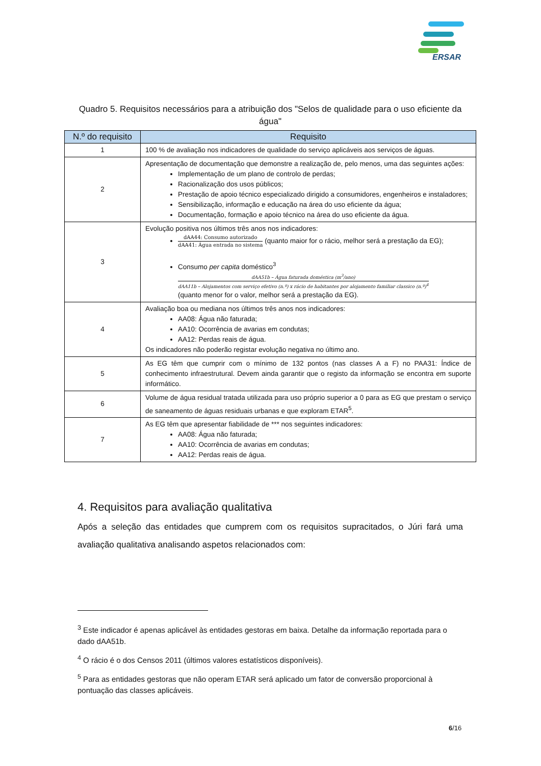ERSAR
Quadro 5. Requisitos necessários para a atribuição dos "Selos de qualidade para o uso eficiente da água"
| N.º do requisito | Requisito |
| --- | --- |
| 1 | 100 % de avaliação nos indicadores de qualidade do serviço aplicáveis aos serviços de águas. |
| 2 | Apresentação de documentação que demonstre a realização de, pelo menos, uma das seguintes ações: Implementação de um plano de controlo de perdas; Racionalização dos usos públicos; Prestação de apoio técnico especializado dirigido a consumidores, engenheiros e instaladores; Sensibilização, informação e educação na área do uso eficiente da água; Documentação, formação e apoio técnico na área do uso eficiente da água. |
| 3 | Evolução positiva nos últimos três anos nos indicadores: dAA44: Consumo autorizado dAA41: Água entrada no sistema (quanto maior for o rácio, melhor será a prestação da EG); Consumo per capita doméstico<sup>3</sup> dAA51b – Água faturada doméstica (m<sup>3</sup>/ano) dAA11b – Alojamentos com serviço efetivo (n.º) x rácio de habitantes por alojamento familiar classico (n.º)<sup>4</sup> (quanto menor for o valor, melhor será a prestação da EG). |
| 4 | Avaliação boa ou mediana nos últimos três anos nos indicadores: AA08: Água não faturada; AA10: Ocorrência de avarias em condutas; AA12: Perdas reais de água. Os indicadores não poderão registar evolução negativa no último ano. |
| 5 | As EG têm que cumprir com o mínimo de 132 pontos (nas classes A a F) no PAA31: Índice de conhecimento infraestrutural. Devem ainda garantir que o registo da informação se encontra em suporte informático. |
| 6 | Volume de água residual tratada utilizada para uso próprio superior a 0 para as EG que prestam o serviço de saneamento de águas residuais urbanas e que exploram ETAR<sup>5</sup>. |
| 7 | As EG têm que apresentar fiabilidade de *** nos seguintes indicadores: AA08: Água não faturada; AA10: Ocorrência de avarias em condutas; AA12: Perdas reais de água. |
4. Requisitos para avaliação qualitativa
Após a seleção das entidades que cumprem com os requisitos supracitados, o Júri fará uma avaliação qualitativa analisando aspetos relacionados com:
<sup>3</sup> Este indicador é apenas aplicável às entidades gestoras em baixa. Detalhe da informação reportada para o dado dAA51b.
<sup>4</sup> O rácio é o dos Censos 2011 (últimos valores estatísticos disponíveis).
<sup>5</sup> Para as entidades gestoras que não operam ETAR será aplicado um fator de conversão proporcional à pontuação das classes aplicáveis.
6/16